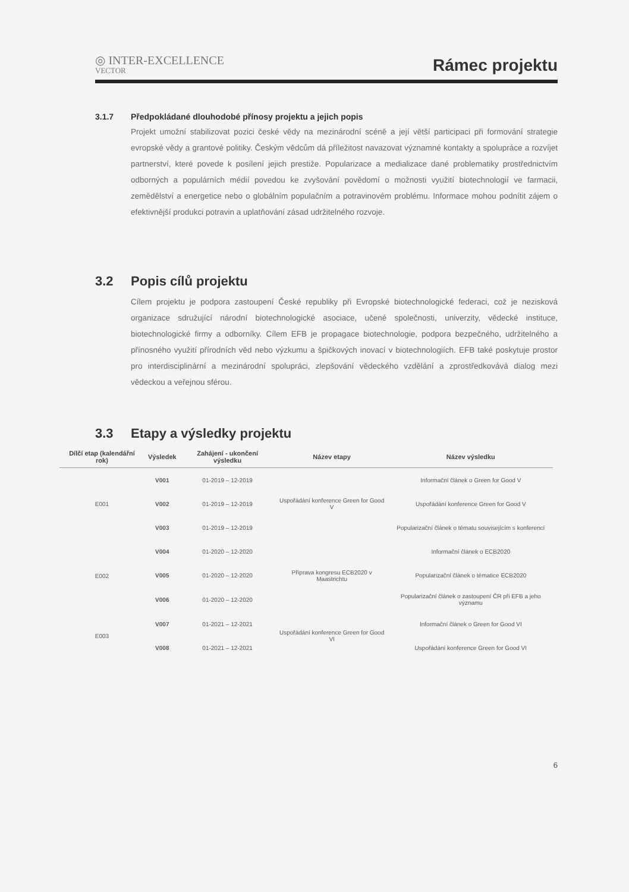◎ INTER-EXCELLENCE
VECTOR
Rámec projektu
3.1.7 Předpokládané dlouhodobé přínosy projektu a jejich popis
Projekt umožní stabilizovat pozici české vědy na mezinárodní scéně a její větší participaci při formování strategie evropské vědy a grantové politiky. Českým vědcům dá příležitost navazovat významné kontakty a spolupráce a rozvíjet partnerství, které povede k posílení jejich prestiže. Popularizace a medializace dané problematiky prostřednictvím odborných a populárních médií povedou ke zvyšování povědomí o možnosti využití biotechnologií ve farmacii, zemědělství a energetice nebo o globálním populačním a potravinovém problému. Informace mohou podnítit zájem o efektivnější produkci potravin a uplatňování zásad udržitelného rozvoje.
3.2 Popis cílů projektu
Cílem projektu je podpora zastoupení České republiky při Evropské biotechnologické federaci, což je nezisková organizace sdružující národní biotechnologické asociace, učené společnosti, univerzity, vědecké instituce, biotechnologické firmy a odborníky. Cílem EFB je propagace biotechnologie, podpora bezpečného, udržitelného a přínosného využití přírodních věd nebo výzkumu a špičkových inovací v biotechnologiích. EFB také poskytuje prostor pro interdisciplinární a mezinárodní spolupráci, zlepšování vědeckého vzdělání a zprostředkovává dialog mezi vědeckou a veřejnou sférou.
3.3 Etapy a výsledky projektu
| Dílčí etap (kalendářní rok) | Výsledek | Zahájení - ukončení výsledku | Název etapy | Název výsledku |
| --- | --- | --- | --- | --- |
| E001 | V001 | 01-2019 – 12-2019 | Uspořádání konference Green for Good V | Informační článek o Green for Good V |
| | V002 | 01-2019 – 12-2019 | | Uspořádání konference Green for Good V |
| | V003 | 01-2019 – 12-2019 | | Popularizační článek o tématu souvisejícím s konferencí |
| E002 | V004 | 01-2020 – 12-2020 | Příprava kongresu ECB2020 v Maastrichtu | Informační článek o ECB2020 |
| | V005 | 01-2020 – 12-2020 | | Popularizační článek o tématice ECB2020 |
| | V006 | 01-2020 – 12-2020 | | Popularizační článek o zastoupení ČR při EFB a jeho významu |
| E003 | V007 | 01-2021 – 12-2021 | Uspořádání konference Green for Good VI | Informační článek o Green for Good VI |
| | V008 | 01-2021 – 12-2021 | | Uspořádání konference Green for Good VI |
6